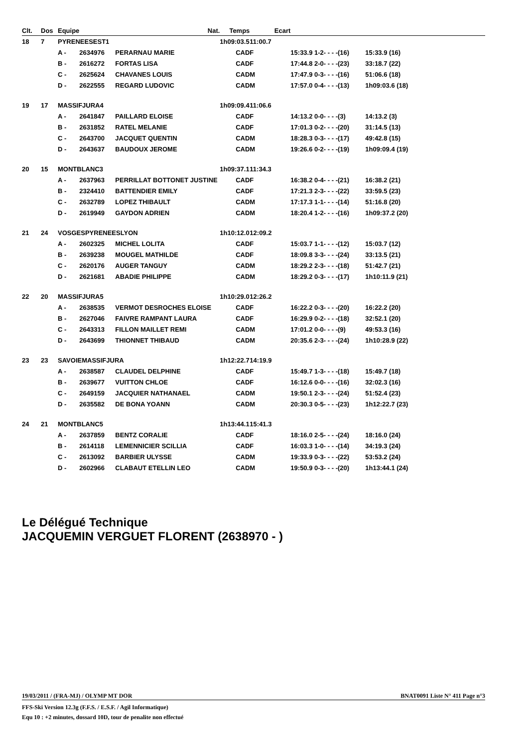| Clt. | Dos | Equipe | | Nat. | Temps | Ecart | | |
| --- | --- | --- | --- | --- | --- | --- | --- | --- |
| 18 | 7 | PYRENEESEST1 | | | 1h09:03.5 | 11:00.7 | | |
| | | A - | 2634976 | PERARNAU MARIE | CAD | F | 15:33.9 1-2- - - -(16) | 15:33.9 (16) |
| | | B - | 2616272 | FORTAS LISA | CAD | F | 17:44.8 2-0- - - -(23) | 33:18.7 (22) |
| | | C - | 2625624 | CHAVANES LOUIS | CAD | M | 17:47.9 0-3- - - -(16) | 51:06.6 (18) |
| | | D - | 2622555 | REGARD LUDOVIC | CAD | M | 17:57.0 0-4- - - -(13) | 1h09:03.6 (18) |
| 19 | 17 | MASSIFJURA4 | | | 1h09:09.4 | 11:06.6 | | |
| | | A - | 2641847 | PAILLARD ELOISE | CAD | F | 14:13.2 0-0- - - -(3) | 14:13.2 (3) |
| | | B - | 2631852 | RATEL MELANIE | CAD | F | 17:01.3 0-2- - - -(20) | 31:14.5 (13) |
| | | C - | 2643700 | JACQUET QUENTIN | CAD | M | 18:28.3 0-3- - - -(17) | 49:42.8 (15) |
| | | D - | 2643637 | BAUDOUX JEROME | CAD | M | 19:26.6 0-2- - - -(19) | 1h09:09.4 (19) |
| 20 | 15 | MONTBLANC3 | | | 1h09:37.1 | 11:34.3 | | |
| | | A - | 2637963 | PERRILLAT BOTTONET JUSTINE | CAD | F | 16:38.2 0-4- - - -(21) | 16:38.2 (21) |
| | | B - | 2324410 | BATTENDIER EMILY | CAD | F | 17:21.3 2-3- - - -(22) | 33:59.5 (23) |
| | | C - | 2632789 | LOPEZ THIBAULT | CAD | M | 17:17.3 1-1- - - -(14) | 51:16.8 (20) |
| | | D - | 2619949 | GAYDON ADRIEN | CAD | M | 18:20.4 1-2- - - -(16) | 1h09:37.2 (20) |
| 21 | 24 | VOSGESPYRENEESLYON | | | 1h10:12.0 | 12:09.2 | | |
| | | A - | 2602325 | MICHEL LOLITA | CAD | F | 15:03.7 1-1- - - -(12) | 15:03.7 (12) |
| | | B - | 2639238 | MOUGEL MATHILDE | CAD | F | 18:09.8 3-3- - - -(24) | 33:13.5 (21) |
| | | C - | 2620176 | AUGER TANGUY | CAD | M | 18:29.2 2-3- - - -(18) | 51:42.7 (21) |
| | | D - | 2621681 | ABADIE PHILIPPE | CAD | M | 18:29.2 0-3- - - -(17) | 1h10:11.9 (21) |
| 22 | 20 | MASSIFJURA5 | | | 1h10:29.0 | 12:26.2 | | |
| | | A - | 2638535 | VERMOT DESROCHES ELOISE | CAD | F | 16:22.2 0-3- - - -(20) | 16:22.2 (20) |
| | | B - | 2627046 | FAIVRE RAMPANT LAURA | CAD | F | 16:29.9 0-2- - - -(18) | 32:52.1 (20) |
| | | C - | 2643313 | FILLON MAILLET REMI | CAD | M | 17:01.2 0-0- - - -(9) | 49:53.3 (16) |
| | | D - | 2643699 | THIONNET THIBAUD | CAD | M | 20:35.6 2-3- - - -(24) | 1h10:28.9 (22) |
| 23 | 23 | SAVOIEMASSIFJURA | | | 1h12:22.7 | 14:19.9 | | |
| | | A - | 2638587 | CLAUDEL DELPHINE | CAD | F | 15:49.7 1-3- - - -(18) | 15:49.7 (18) |
| | | B - | 2639677 | VUITTON CHLOE | CAD | F | 16:12.6 0-0- - - -(16) | 32:02.3 (16) |
| | | C - | 2649159 | JACQUIER NATHANAEL | CAD | M | 19:50.1 2-3- - - -(24) | 51:52.4 (23) |
| | | D - | 2635582 | DE BONA YOANN | CAD | M | 20:30.3 0-5- - - -(23) | 1h12:22.7 (23) |
| 24 | 21 | MONTBLANC5 | | | 1h13:44.1 | 15:41.3 | | |
| | | A - | 2637859 | BENTZ CORALIE | CAD | F | 18:16.0 2-5- - - -(24) | 18:16.0 (24) |
| | | B - | 2614118 | LEMENNICIER SCILLIA | CAD | F | 16:03.3 1-0- - - -(14) | 34:19.3 (24) |
| | | C - | 2613092 | BARBIER ULYSSE | CAD | M | 19:33.9 0-3- - - -(22) | 53:53.2 (24) |
| | | D - | 2602966 | CLABAUT ETELLIN LEO | CAD | M | 19:50.9 0-3- - - -(20) | 1h13:44.1 (24) |
Le Délégué Technique
JACQUEMIN VERGUET FLORENT (2638970 - )
19/03/2011 / (FRA-MJ) / OLYMP MT DOR BNAT0091 Liste N° 411 Page n°3
FFS-Ski Version 12.3g (F.F.S. / E.S.F. / Agil Informatique)
Equ 10 : +2 minutes, dossard 10D, tour de penalite non effectué